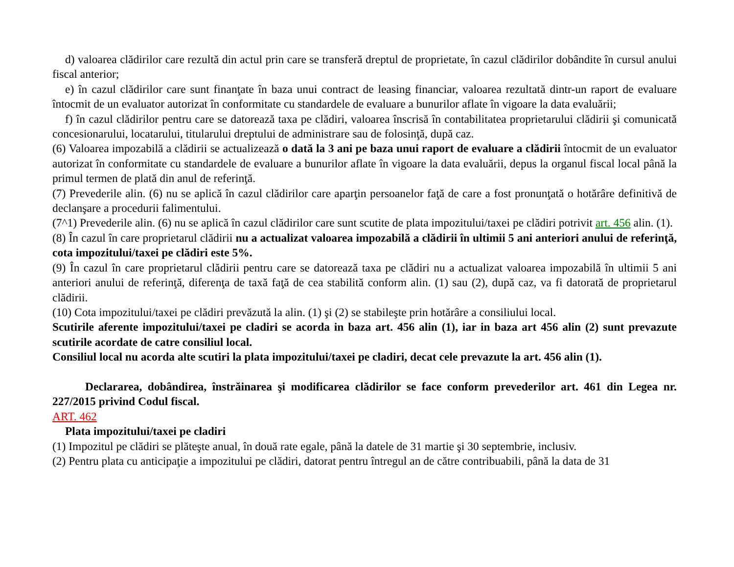d) valoarea clădirilor care rezultă din actul prin care se transferă dreptul de proprietate, în cazul clădirilor dobândite în cursul anului fiscal anterior;
e) în cazul clădirilor care sunt finanţate în baza unui contract de leasing financiar, valoarea rezultată dintr-un raport de evaluare întocmit de un evaluator autorizat în conformitate cu standardele de evaluare a bunurilor aflate în vigoare la data evaluării;
f) în cazul clădirilor pentru care se datorează taxa pe clădiri, valoarea înscrisă în contabilitatea proprietarului clădirii şi comunicată concesionarului, locatarului, titularului dreptului de administrare sau de folosinţă, după caz.
(6) Valoarea impozabilă a clădirii se actualizează o dată la 3 ani pe baza unui raport de evaluare a clădirii întocmit de un evaluator autorizat în conformitate cu standardele de evaluare a bunurilor aflate în vigoare la data evaluării, depus la organul fiscal local până la primul termen de plată din anul de referinţă.
(7) Prevederile alin. (6) nu se aplică în cazul clădirilor care aparţin persoanelor faţă de care a fost pronunţată o hotărâre definitivă de declanşare a procedurii falimentului.
(7^1) Prevederile alin. (6) nu se aplică în cazul clădirilor care sunt scutite de plata impozitului/taxei pe clădiri potrivit art. 456 alin. (1).
(8) În cazul în care proprietarul clădirii nu a actualizat valoarea impozabilă a clădirii în ultimii 5 ani anteriori anului de referinţă, cota impozitului/taxei pe clădiri este 5%.
(9) În cazul în care proprietarul clădirii pentru care se datorează taxa pe clădiri nu a actualizat valoarea impozabilă în ultimii 5 ani anteriori anului de referinţă, diferenţa de taxă faţă de cea stabilită conform alin. (1) sau (2), după caz, va fi datorată de proprietarul clădirii.
(10) Cota impozitului/taxei pe clădiri prevăzută la alin. (1) şi (2) se stabileşte prin hotărâre a consiliului local.
Scutirile aferente impozitului/taxei pe cladiri se acorda in baza art. 456 alin (1), iar in baza art 456 alin (2) sunt prevazute scutirile acordate de catre consiliul local.
Consiliul local nu acorda alte scutiri la plata impozitului/taxei pe cladiri, decat cele prevazute la art. 456 alin (1).
Declararea, dobândirea, înstrăinarea şi modificarea clădirilor se face conform prevederilor art. 461 din Legea nr. 227/2015 privind Codul fiscal.
ART. 462
Plata impozitului/taxei pe cladiri
(1) Impozitul pe clădiri se plăteşte anual, în două rate egale, până la datele de 31 martie şi 30 septembrie, inclusiv.
(2) Pentru plata cu anticipaţie a impozitului pe clădiri, datorat pentru întregul an de către contribuabili, până la data de 31